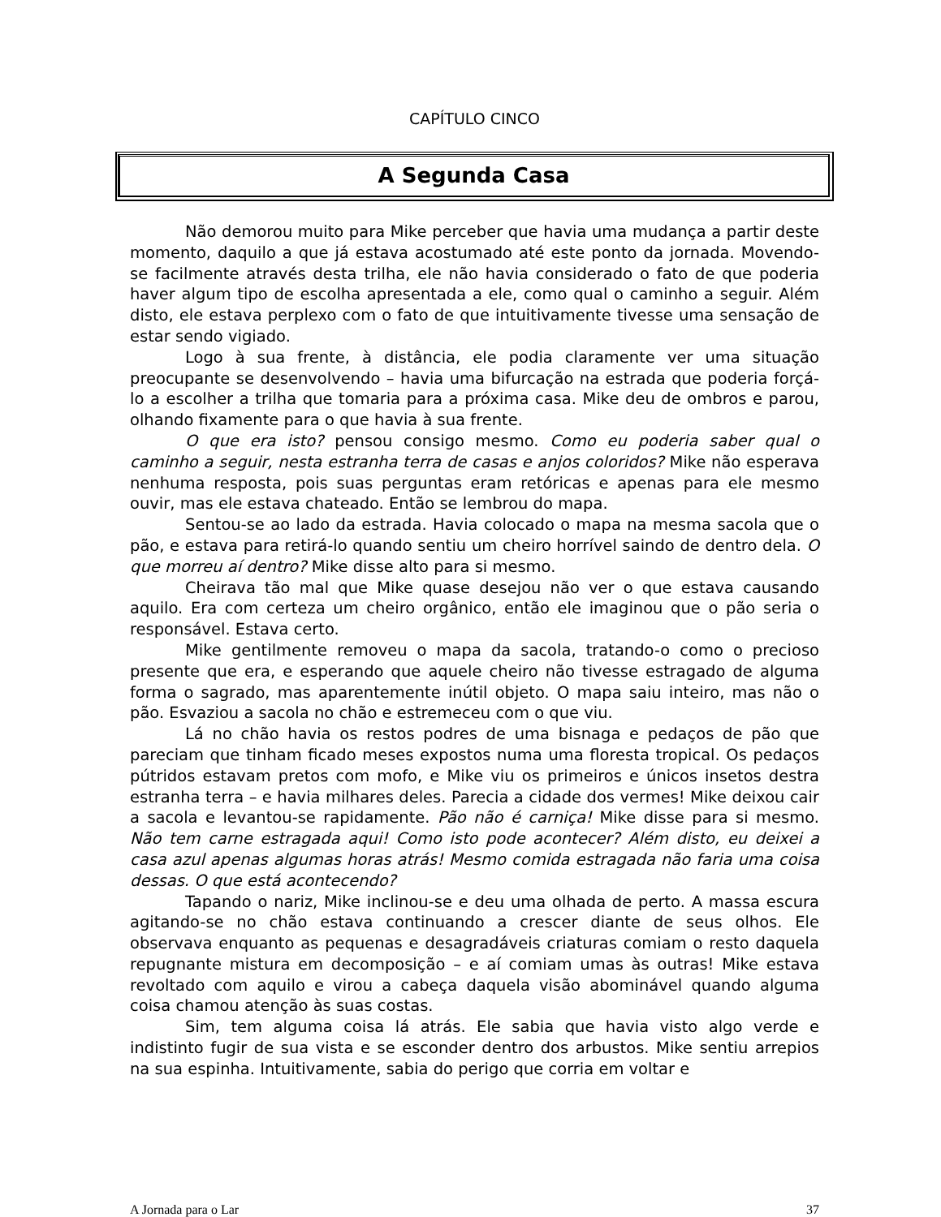CAPÍTULO CINCO
A Segunda Casa
Não demorou muito para Mike perceber que havia uma mudança a partir deste momento, daquilo a que já estava acostumado até este ponto da jornada. Movendo-se facilmente através desta trilha, ele não havia considerado o fato de que poderia haver algum tipo de escolha apresentada a ele, como qual o caminho a seguir. Além disto, ele estava perplexo com o fato de que intuitivamente tivesse uma sensação de estar sendo vigiado.
Logo à sua frente, à distância, ele podia claramente ver uma situação preocupante se desenvolvendo – havia uma bifurcação na estrada que poderia forçá-lo a escolher a trilha que tomaria para a próxima casa. Mike deu de ombros e parou, olhando fixamente para o que havia à sua frente.
O que era isto? pensou consigo mesmo. Como eu poderia saber qual o caminho a seguir, nesta estranha terra de casas e anjos coloridos? Mike não esperava nenhuma resposta, pois suas perguntas eram retóricas e apenas para ele mesmo ouvir, mas ele estava chateado. Então se lembrou do mapa.
Sentou-se ao lado da estrada. Havia colocado o mapa na mesma sacola que o pão, e estava para retirá-lo quando sentiu um cheiro horrível saindo de dentro dela. O que morreu aí dentro? Mike disse alto para si mesmo.
Cheirava tão mal que Mike quase desejou não ver o que estava causando aquilo. Era com certeza um cheiro orgânico, então ele imaginou que o pão seria o responsável. Estava certo.
Mike gentilmente removeu o mapa da sacola, tratando-o como o precioso presente que era, e esperando que aquele cheiro não tivesse estragado de alguma forma o sagrado, mas aparentemente inútil objeto. O mapa saiu inteiro, mas não o pão. Esvaziou a sacola no chão e estremeceu com o que viu.
Lá no chão havia os restos podres de uma bisnaga e pedaços de pão que pareciam que tinham ficado meses expostos numa uma floresta tropical. Os pedaços pútridos estavam pretos com mofo, e Mike viu os primeiros e únicos insetos destra estranha terra – e havia milhares deles. Parecia a cidade dos vermes! Mike deixou cair a sacola e levantou-se rapidamente. Pão não é carniça! Mike disse para si mesmo. Não tem carne estragada aqui! Como isto pode acontecer? Além disto, eu deixei a casa azul apenas algumas horas atrás! Mesmo comida estragada não faria uma coisa dessas. O que está acontecendo?
Tapando o nariz, Mike inclinou-se e deu uma olhada de perto. A massa escura agitando-se no chão estava continuando a crescer diante de seus olhos. Ele observava enquanto as pequenas e desagradáveis criaturas comiam o resto daquela repugnante mistura em decomposição – e aí comiam umas às outras! Mike estava revoltado com aquilo e virou a cabeça daquela visão abominável quando alguma coisa chamou atenção às suas costas.
Sim, tem alguma coisa lá atrás. Ele sabia que havia visto algo verde e indistinto fugir de sua vista e se esconder dentro dos arbustos. Mike sentiu arrepios na sua espinha. Intuitivamente, sabia do perigo que corria em voltar e
A Jornada para o Lar 37